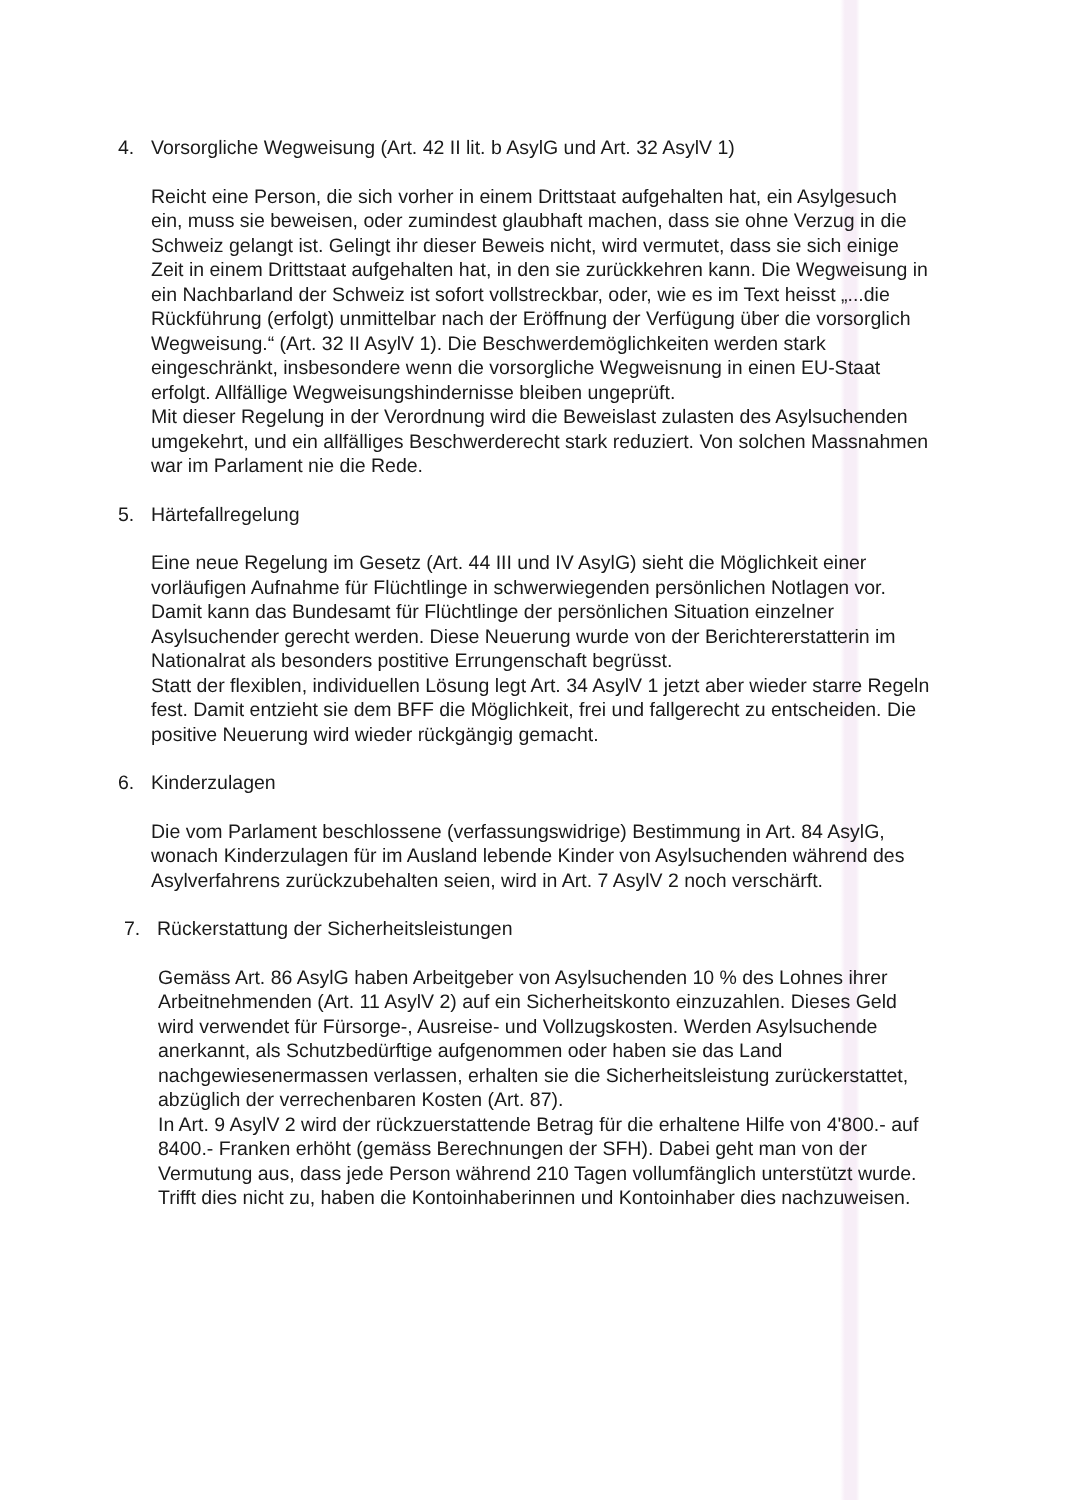4. Vorsorgliche Wegweisung (Art. 42 II lit. b AsylG und Art. 32 AsylV 1)
Reicht eine Person, die sich vorher in einem Drittstaat aufgehalten hat, ein Asylgesuch ein, muss sie beweisen, oder zumindest glaubhaft machen, dass sie ohne Verzug in die Schweiz gelangt ist. Gelingt ihr dieser Beweis nicht, wird vermutet, dass sie sich einige Zeit in einem Drittstaat aufgehalten hat, in den sie zurückkehren kann. Die Wegweisung in ein Nachbarland der Schweiz ist sofort vollstreckbar, oder, wie es im Text heisst „...die Rückführung (erfolgt) unmittelbar nach der Eröffnung der Verfügung über die vorsorglich Wegweisung.“ (Art. 32 II AsylV 1). Die Beschwerdemöglichkeiten werden stark eingeschränkt, insbesondere wenn die vorsorgliche Wegweisnung in einen EU-Staat erfolgt. Allfällige Wegweisungshindernisse bleiben ungeprüft.
Mit dieser Regelung in der Verordnung wird die Beweislast zulasten des Asylsuchenden umgekehrt, und ein allfälliges Beschwerderecht stark reduziert. Von solchen Massnahmen war im Parlament nie die Rede.
5. Härtefallregelung
Eine neue Regelung im Gesetz (Art. 44 III und IV AsylG) sieht die Möglichkeit einer vorläufigen Aufnahme für Flüchtlinge in schwerwiegenden persönlichen Notlagen vor. Damit kann das Bundesamt für Flüchtlinge der persönlichen Situation einzelner Asylsuchender gerecht werden. Diese Neuerung wurde von der Berichtererstatterin im Nationalrat als besonders postitive Errungenschaft begrüsst.
Statt der flexiblen, individuellen Lösung legt Art. 34 AsylV 1 jetzt aber wieder starre Regeln fest. Damit entzieht sie dem BFF die Möglichkeit, frei und fallgerecht zu entscheiden. Die positive Neuerung wird wieder rückgängig gemacht.
6. Kinderzulagen
Die vom Parlament beschlossene (verfassungswidrige) Bestimmung in Art. 84 AsylG, wonach Kinderzulagen für im Ausland lebende Kinder von Asylsuchenden während des Asylverfahrens zurückzubehalten seien, wird in Art. 7 AsylV 2 noch verschärft.
7. Rückerstattung der Sicherheitsleistungen
Gemäss Art. 86 AsylG haben Arbeitgeber von Asylsuchenden 10 % des Lohnes ihrer Arbeitnehmenden (Art. 11 AsylV 2) auf ein Sicherheitskonto einzuzahlen. Dieses Geld wird verwendet für Fürsorge-, Ausreise- und Vollzugskosten. Werden Asylsuchende anerkannt, als Schutzbedürftige aufgenommen oder haben sie das Land nachgewiesenermassen verlassen, erhalten sie die Sicherheitsleistung zurückerstattet, abzüglich der verrechenbaren Kosten (Art. 87).
In Art. 9 AsylV 2 wird der rückzuerstattende Betrag für die erhaltene Hilfe von 4'800.- auf 8400.- Franken erhöht (gemäss Berechnungen der SFH). Dabei geht man von der Vermutung aus, dass jede Person während 210 Tagen vollumfänglich unterstützt wurde. Trifft dies nicht zu, haben die Kontoinhaberinnen und Kontoinhaber dies nachzuweisen.